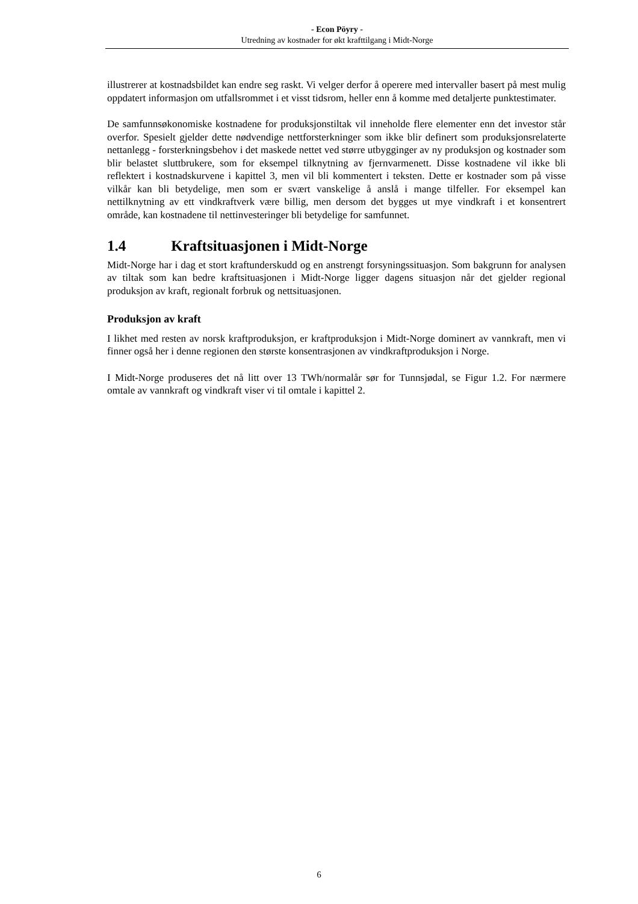- Econ Pöyry -
Utredning av kostnader for økt krafttilgang i Midt-Norge
illustrerer at kostnadsbildet kan endre seg raskt. Vi velger derfor å operere med intervaller basert på mest mulig oppdatert informasjon om utfallsrommet i et visst tidsrom, heller enn å komme med detaljerte punktestimater.
De samfunnsøkonomiske kostnadene for produksjonstiltak vil inneholde flere elementer enn det investor står overfor. Spesielt gjelder dette nødvendige nettforsterkninger som ikke blir definert som produksjonsrelaterte nettanlegg - forsterkningsbehov i det maskede nettet ved større utbygginger av ny produksjon og kostnader som blir belastet sluttbrukere, som for eksempel tilknytning av fjernvarmenett. Disse kostnadene vil ikke bli reflektert i kostnadskurvene i kapittel 3, men vil bli kommentert i teksten. Dette er kostnader som på visse vilkår kan bli betydelige, men som er svært vanskelige å anslå i mange tilfeller. For eksempel kan nettilknytning av ett vindkraftverk være billig, men dersom det bygges ut mye vindkraft i et konsentrert område, kan kostnadene til nettinvesteringer bli betydelige for samfunnet.
1.4 Kraftsituasjonen i Midt-Norge
Midt-Norge har i dag et stort kraftunderskudd og en anstrengt forsyningssituasjon. Som bakgrunn for analysen av tiltak som kan bedre kraftsituasjonen i Midt-Norge ligger dagens situasjon når det gjelder regional produksjon av kraft, regionalt forbruk og nettsituasjonen.
Produksjon av kraft
I likhet med resten av norsk kraftproduksjon, er kraftproduksjon i Midt-Norge dominert av vannkraft, men vi finner også her i denne regionen den største konsentrasjonen av vindkraftproduksjon i Norge.
I Midt-Norge produseres det nå litt over 13 TWh/normalår sør for Tunnsjødal, se Figur 1.2. For nærmere omtale av vannkraft og vindkraft viser vi til omtale i kapittel 2.
6